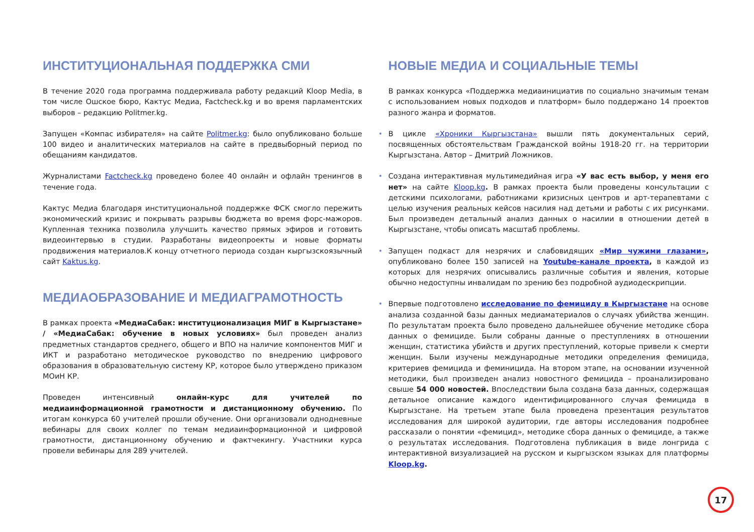ИНСТИТУЦИОНАЛЬНАЯ ПОДДЕРЖКА СМИ
В течение 2020 года программа поддерживала работу редакций Kloop Media, в том числе Ошское бюро, Кактус Медиа, Factcheck.kg и во время парламентских выборов – редакцию Politmer.kg.
Запущен «Компас избирателя» на сайте Politmer.kg: было опубликовано больше 100 видео и аналитических материалов на сайте в предвыборный период по обещаниям кандидатов.
Журналистами Factcheck.kg проведено более 40 онлайн и офлайн тренингов в течение года.
Кактус Медиа благодаря институциональной поддержке ФСК смогло пережить экономический кризис и покрывать разрывы бюджета во время форс-мажоров. Купленная техника позволила улучшить качество прямых эфиров и готовить видеоинтервью в студии. Разработаны видеопроекты и новые форматы продвижения материалов.К концу отчетного периода создан кыргызскоязычный сайт Kaktus.kg.
МЕДИАОБРАЗОВАНИЕ И МЕДИАГРАМОТНОСТЬ
В рамках проекта «МедиаСабак: институционализация МИГ в Кыргызстане» / «МедиаСабак: обучение в новых условиях» был проведен анализ предметных стандартов среднего, общего и ВПО на наличие компонентов МИГ и ИКТ и разработано методическое руководство по внедрению цифрового образования в образовательную систему КР, которое было утверждено приказом МОиН КР.
Проведен интенсивный онлайн-курс для учителей по медиаинформационной грамотности и дистанционному обучению. По итогам конкурса 60 учителей прошли обучение. Они организовали однодневные вебинары для своих коллег по темам медиаинформационной и цифровой грамотности, дистанционному обучению и фактчекингу. Участники курса провели вебинары для 289 учителей.
НОВЫЕ МЕДИА И СОЦИАЛЬНЫЕ ТЕМЫ
В рамках конкурса «Поддержка медиаинициатив по социально значимым темам с использованием новых подходов и платформ» было поддержано 14 проектов разного жанра и форматов.
• В цикле «Хроники Кыргызстана» вышли пять документальных серий, посвященных обстоятельствам Гражданской войны 1918-20 гг. на территории Кыргызстана. Автор – Дмитрий Ложников.
• Создана интерактивная мультимедийная игра «У вас есть выбор, у меня его нет» на сайте Kloop.kg. В рамках проекта были проведены консультации с детскими психологами, работниками кризисных центров и арт-терапевтами с целью изучения реальных кейсов насилия над детьми и работы с их рисунками. Был произведен детальный анализ данных о насилии в отношении детей в Кыргызстане, чтобы описать масштаб проблемы.
• Запущен подкаст для незрячих и слабовидящих «Мир чужими глазами», опубликовано более 150 записей на Youtube-канале проекта, в каждой из которых для незрячих описывались различные события и явления, которые обычно недоступны инвалидам по зрению без подробной аудиодескрипции.
• Впервые подготовлено исследование по фемициду в Кыргызстане на основе анализа созданной базы данных медиаматериалов о случаях убийства женщин. По результатам проекта было проведено дальнейшее обучение методике сбора данных о фемициде. Были собраны данные о преступлениях в отношении женщин, статистика убийств и других преступлений, которые привели к смерти женщин. Были изучены международные методики определения фемицида, критериев фемицида и феминицида. На втором этапе, на основании изученной методики, был произведен анализ новостного фемицида – проанализировано свыше 54 000 новостей. Впоследствии была создана база данных, содержащая детальное описание каждого идентифицированного случая фемицида в Кыргызстане. На третьем этапе была проведена презентация результатов исследования для широкой аудитории, где авторы исследования подробнее рассказали о понятии «фемицид», методике сбора данных о фемициде, а также о результатах исследования. Подготовлена публикация в виде лонгрида с интерактивной визуализацией на русском и кыргызском языках для платформы Kloop.kg.
17